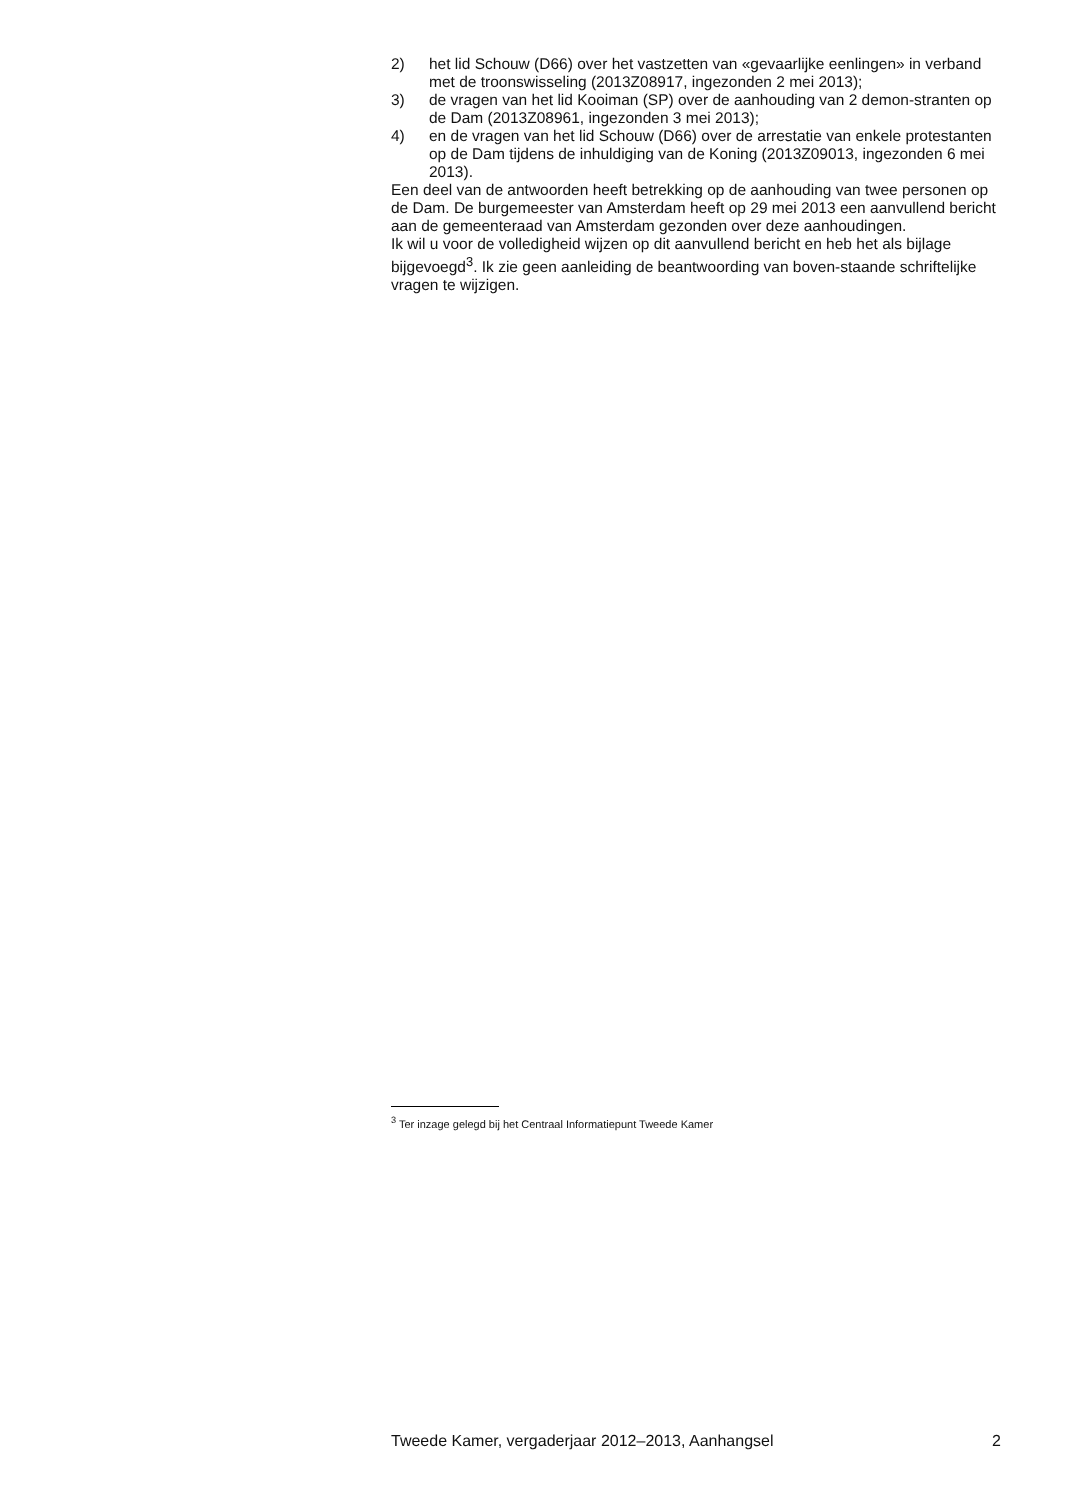2) het lid Schouw (D66) over het vastzetten van «gevaarlijke eenlingen» in verband met de troonswisseling (2013Z08917, ingezonden 2 mei 2013);
3) de vragen van het lid Kooiman (SP) over de aanhouding van 2 demon-stranten op de Dam (2013Z08961, ingezonden 3 mei 2013);
4) en de vragen van het lid Schouw (D66) over de arrestatie van enkele protestanten op de Dam tijdens de inhuldiging van de Koning (2013Z09013, ingezonden 6 mei 2013).
Een deel van de antwoorden heeft betrekking op de aanhouding van twee personen op de Dam. De burgemeester van Amsterdam heeft op 29 mei 2013 een aanvullend bericht aan de gemeenteraad van Amsterdam gezonden over deze aanhoudingen.
Ik wil u voor de volledigheid wijzen op dit aanvullend bericht en heb het als bijlage bijgevoegd<sup>3</sup>. Ik zie geen aanleiding de beantwoording van boven-staande schriftelijke vragen te wijzigen.
<sup>3</sup> Ter inzage gelegd bij het Centraal Informatiepunt Tweede Kamer
Tweede Kamer, vergaderjaar 2012–2013, Aanhangsel 2